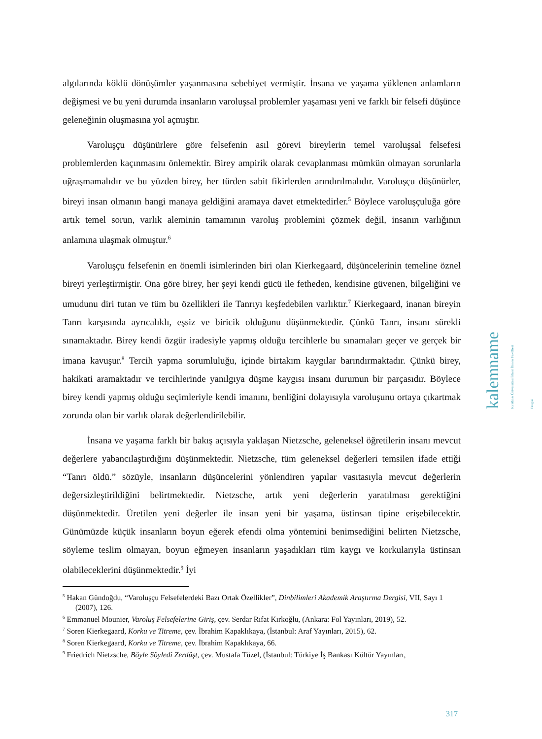algılarında köklü dönüşümler yaşanmasına sebebiyet vermiştir. İnsana ve yaşama yüklenen anlamların değişmesi ve bu yeni durumda insanların varoluşsal problemler yaşaması yeni ve farklı bir felsefi düşünce geleneğinin oluşmasına yol açmıştır.
Varoluşçu düşünürlere göre felsefenin asıl görevi bireylerin temel varoluşsal felsefesi problemlerden kaçınmasını önlemektir. Birey ampirik olarak cevaplanması mümkün olmayan sorunlarla uğraşmamalıdır ve bu yüzden birey, her türden sabit fikirlerden arındırılmalıdır. Varoluşçu düşünürler, bireyi insan olmanın hangi manaya geldiğini aramaya davet etmektedirler.<sup>5</sup> Böylece varoluşçuluğa göre artık temel sorun, varlık aleminin tamamının varoluş problemini çözmek değil, insanın varlığının anlamına ulaşmak olmuştur.<sup>6</sup>
Varoluşçu felsefenin en önemli isimlerinden biri olan Kierkegaard, düşüncelerinin temeline öznel bireyi yerleştirmiştir. Ona göre birey, her şeyi kendi gücü ile fetheden, kendisine güvenen, bilgeliğini ve umudunu diri tutan ve tüm bu özellikleri ile Tanrıyı keşfedebilen varlıktır.<sup>7</sup> Kierkegaard, inanan bireyin Tanrı karşısında ayrıcalıklı, eşsiz ve biricik olduğunu düşünmektedir. Çünkü Tanrı, insanı sürekli sınamaktadır. Birey kendi özgür iradesiyle yapmış olduğu tercihlerle bu sınamaları geçer ve gerçek bir imana kavuşur.<sup>8</sup> Tercih yapma sorumluluğu, içinde birtakım kaygılar barındırmaktadır. Çünkü birey, hakikati aramaktadır ve tercihlerinde yanılgıya düşme kaygısı insanı durumun bir parçasıdır. Böylece birey kendi yapmış olduğu seçimleriyle kendi imanını, benliğini dolayısıyla varoluşunu ortaya çıkartmak zorunda olan bir varlık olarak değerlendirilebilir.
İnsana ve yaşama farklı bir bakış açısıyla yaklaşan Nietzsche, geleneksel öğretilerin insanı mevcut değerlere yabancılaştırdığını düşünmektedir. Nietzsche, tüm geleneksel değerleri temsilen ifade ettiği “Tanrı öldü.” sözüyle, insanların düşüncelerini yönlendiren yapılar vasıtasıyla mevcut değerlerin değersizleştirildiğini belirtmektedir. Nietzsche, artık yeni değerlerin yaratılması gerektiğini düşünmektedir. Üretilen yeni değerler ile insan yeni bir yaşama, üstinsan tipine erişebilecektir. Günümüzde küçük insanların boyun eğerek efendi olma yöntemini benimsediğini belirten Nietzsche, söyleme teslim olmayan, boyun eğmeyen insanların yaşadıkları tüm kaygı ve korkularıyla üstinsan olabileceklerini düşünmektedir.<sup>9</sup> İyi
<sup>5</sup> Hakan Gündoğdu, “Varoluşçu Felsefelerdeki Bazı Ortak Özellikler”, Dinbilimleri Akademik Araştırma Dergisi, VII, Sayı 1 (2007), 126.
<sup>6</sup> Emmanuel Mounier, Varoluş Felsefelerine Giriş, çev. Serdar Rıfat Kırkoğlu, (Ankara: Fol Yayınları, 2019), 52.
<sup>7</sup> Soren Kierkegaard, Korku ve Titreme, çev. İbrahim Kapaklıkaya, (İstanbul: Araf Yayınları, 2015), 62.
<sup>8</sup> Soren Kierkegaard, Korku ve Titreme, çev. İbrahim Kapaklıkaya, 66.
<sup>9</sup> Friedrich Nietzsche, Böyle Söyledi Zerdüşt, çev. Mustafa Tüzel, (İstanbul: Türkiye İş Bankası Kültür Yayınları,
kalemname
Kırıkkale Üniversitesi İslami İlimler Fakültesi Dergisi
317